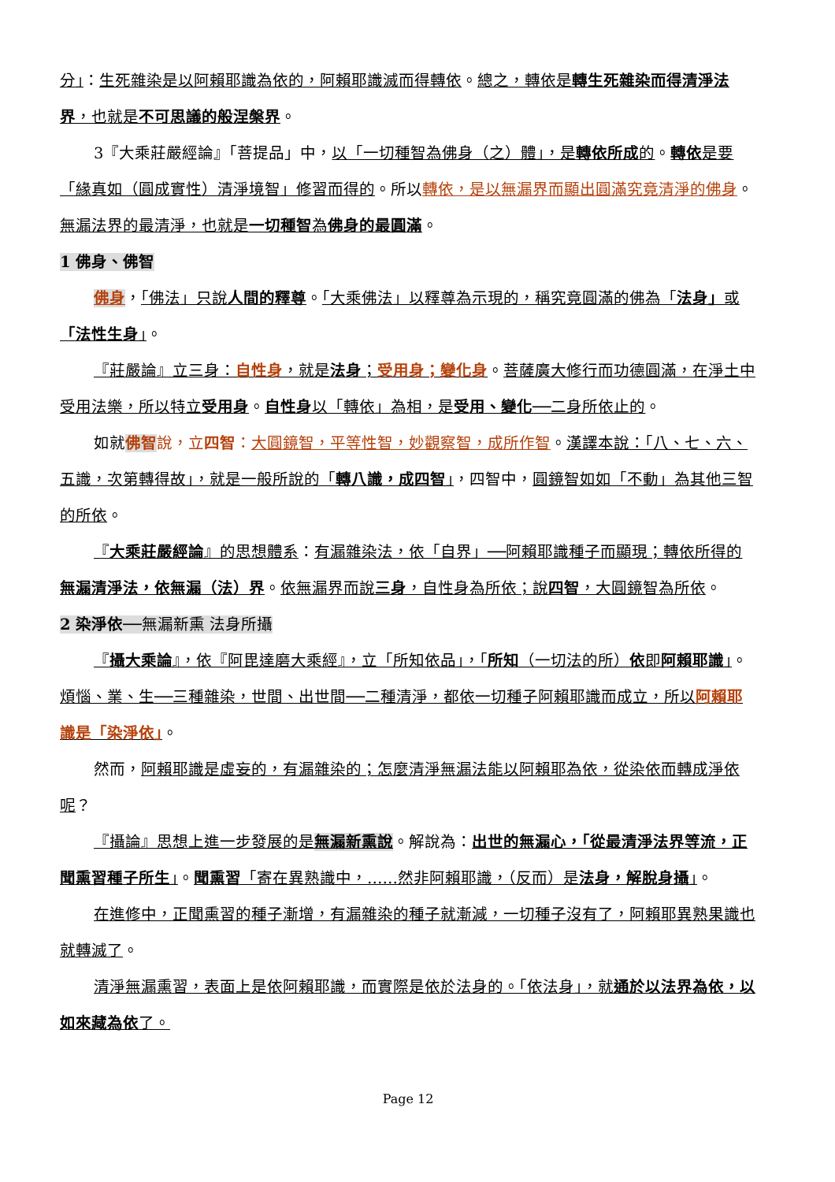分」：生死雜染是以阿賴耶識為依的，阿賴耶識滅而得轉依。總之，轉依是轉生死雜染而得清淨法界，也就是不可思議的般涅槃界。
3『大乘莊嚴經論』「菩提品」中，以「一切種智為佛身（之）體」，是轉依所成的。轉依是要「緣真如（圓成實性）清淨境智」修習而得的。所以轉依，是以無漏界而顯出圓滿究竟清淨的佛身。無漏法界的最清淨，也就是一切種智為佛身的最圓滿。
1 佛身、佛智
佛身，「佛法」只說人間的釋尊。「大乘佛法」以釋尊為示現的，稱究竟圓滿的佛為「法身」或「法性生身」。
『莊嚴論』立三身：自性身，就是法身；受用身；變化身。菩薩廣大修行而功德圓滿，在淨土中受用法樂，所以特立受用身。自性身以「轉依」為相，是受用、變化──二身所依止的。
如就佛智 說，立四智：大圓鏡智，平等性智，妙觀察智，成所作智。漢譯本說：「八、七、六、五識，次第轉得故」，就是一般所說的「轉八識，成四智」，四智中，圓鏡智如如「不動」為其他三智的所依。
『大乘莊嚴經論』的思想體系：有漏雜染法，依「自界」──阿賴耶識種子而顯現；轉依所得的無漏清淨法，依無漏（法）界。依無漏界而說三身，自性身為所依；說四智，大圓鏡智為所依。
2 染淨依──無漏新熏 法身所攝
『攝大乘論』，依『阿毘達磨大乘經』，立「所知依品」，「所知（一切法的所）依即阿賴耶識」。 煩惱、業、生──三種雜染，世間、出世間──二種清淨，都依一切種子阿賴耶識而成立，所以阿賴耶識是「染淨依」。
然而，阿賴耶識是虛妄的，有漏雜染的；怎麼清淨無漏法能以阿賴耶為依，從染依而轉成淨依呢？
『攝論』思想上進一步發展的是無漏新熏說。解說為：出世的無漏心，「從最清淨法界等流，正聞熏習種子所生」。聞熏習「寄在異熟識中，……然非阿賴耶識，（反而）是法身，解脫身攝」。
在進修中，正聞熏習的種子漸增，有漏雜染的種子就漸減，一切種子沒有了，阿賴耶異熟果識也就轉滅了。
清淨無漏熏習，表面上是依阿賴耶識，而實際是依於法身的。「依法身」，就通於以法界為依，以如來藏為依了。
Page 12